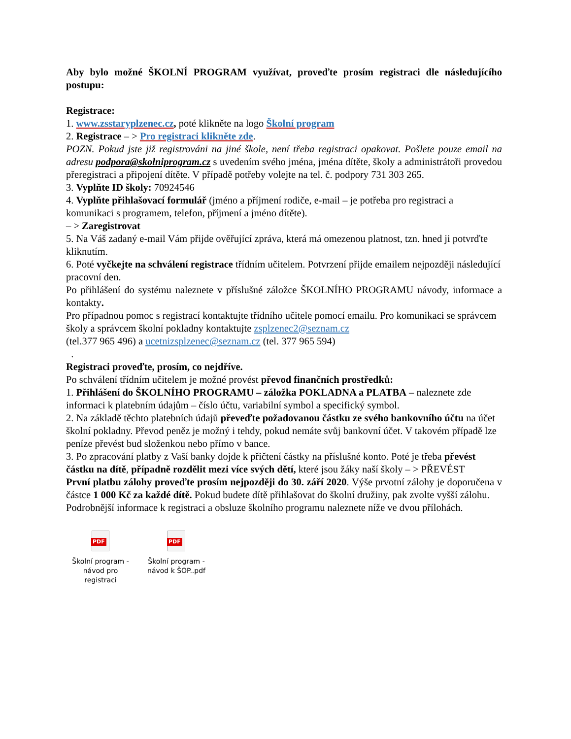Aby bylo možné ŠKOLNÍ PROGRAM využívat, proveďte prosím registraci dle následujícího postupu:
Registrace:
1. www.zsstaryplzenec.cz, poté klikněte na logo Školní program
2. Registrace – > Pro registraci klikněte zde.
POZN. Pokud jste již registrováni na jiné škole, není třeba registraci opakovat. Pošlete pouze email na adresu podpora@skolniprogram.cz s uvedením svého jména, jména dítěte, školy a administrátoři provedou přeregistraci a připojení dítěte. V případě potřeby volejte na tel. č. podpory 731 303 265.
3. Vyplňte ID školy: 70924546
4. Vyplňte přihlašovací formulář (jméno a příjmení rodiče, e-mail – je potřeba pro registraci a komunikaci s programem, telefon, příjmení a jméno dítěte).
– > Zaregistrovat
5. Na Váš zadaný e-mail Vám přijde ověřující zpráva, která má omezenou platnost, tzn. hned ji potvrďte kliknutím.
6. Poté vyčkejte na schválení registrace třídním učitelem. Potvrzení přijde emailem nejpozději následující pracovní den.
Po přihlášení do systému naleznete v příslušné záložce ŠKOLNÍHO PROGRAMU návody, informace a kontakty.
Pro případnou pomoc s registrací kontaktujte třídního učitele pomocí emailu. Pro komunikaci se správcem školy a správcem školní pokladny kontaktujte zsplzenec2@seznam.cz
(tel.377 965 496) a ucetnizsplzenec@seznam.cz (tel. 377 965 594)
.
Registraci proveďte, prosím, co nejdříve.
Po schválení třídním učitelem je možné provést převod finančních prostředků:
1. Přihlášení do ŠKOLNÍHO PROGRAMU – záložka POKLADNA a PLATBA – naleznete zde informaci k platebním údajům – číslo účtu, variabilní symbol a specifický symbol.
2. Na základě těchto platebních údajů převeďte požadovanou částku ze svého bankovního účtu na účet školní pokladny. Převod peněz je možný i tehdy, pokud nemáte svůj bankovní účet. V takovém případě lze peníze převést bud složenkou nebo přímo v bance.
3. Po zpracování platby z Vaší banky dojde k přičtení částky na příslušné konto. Poté je třeba převést částku na dítě, případně rozdělit mezi více svých dětí, které jsou žáky naší školy – > PŘEVÉST
První platbu zálohy proveďte prosím nejpozději do 30. září 2020. Výše prvotní zálohy je doporučena v částce 1 000 Kč za každé dítě. Pokud budete dítě přihlašovat do školní družiny, pak zvolte vyšší zálohu.
Podrobnější informace k registraci a obsluze školního programu naleznete níže ve dvou přílohách.
PDF
Školní program - návod pro registraci
PDF
Školní program - návod k ŠOP..pdf